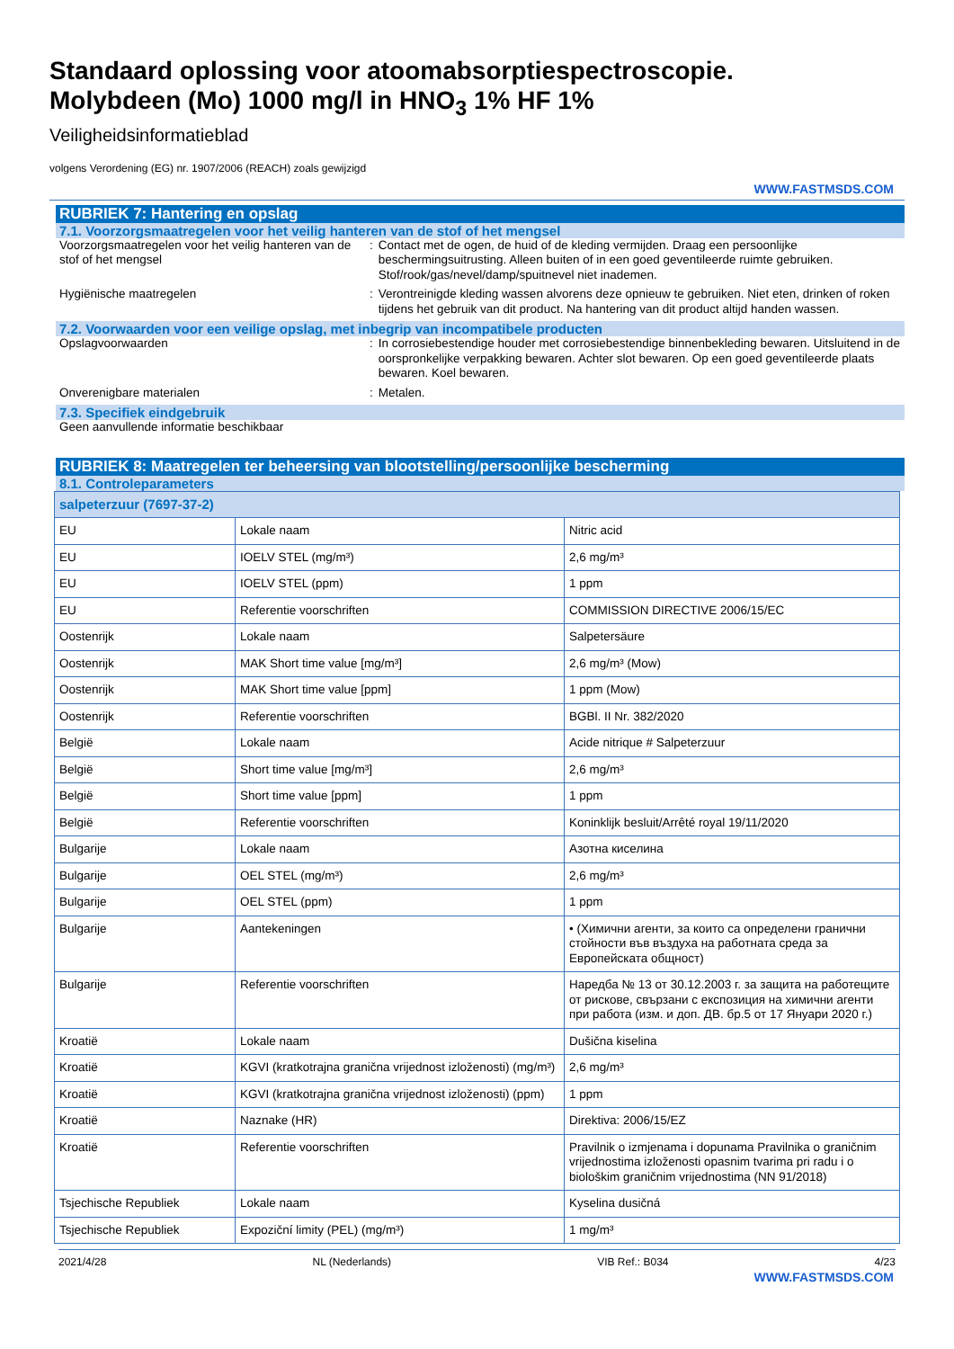Standaard oplossing voor atoomabsorptiespectroscopie.
Molybdeen (Mo) 1000 mg/l in HNO<sub>3</sub> 1% HF 1%
Veiligheidsinformatieblad
volgens Verordening (EG) nr. 1907/2006 (REACH) zoals gewijzigd
WWW.FASTMSDS.COM
RUBRIEK 7: Hantering en opslag
7.1. Voorzorgsmaatregelen voor het veilig hanteren van de stof of het mengsel
Voorzorgsmaatregelen voor het veilig hanteren van de stof of het mengsel
: Contact met de ogen, de huid of de kleding vermijden. Draag een persoonlijke beschermingsuitrusting. Alleen buiten of in een goed geventileerde ruimte gebruiken. Stof/rook/gas/nevel/damp/spuitnevel niet inademen.
Hygiënische maatregelen : Verontreinigde kleding wassen alvorens deze opnieuw te gebruiken. Niet eten, drinken of roken tijdens het gebruik van dit product. Na hantering van dit product altijd handen wassen.
7.2. Voorwaarden voor een veilige opslag, met inbegrip van incompatibele producten
Opslagvoorwaarden : In corrosiebestendige houder met corrosiebestendige binnenbekleding bewaren. Uitsluitend in de oorspronkelijke verpakking bewaren. Achter slot bewaren. Op een goed geventileerde plaats bewaren. Koel bewaren.
Onverenigbare materialen : Metalen.
7.3. Specifiek eindgebruik
Geen aanvullende informatie beschikbaar
RUBRIEK 8: Maatregelen ter beheersing van blootstelling/persoonlijke bescherming
8.1. Controleparameters
| salpeterzuur (7697-37-2) | | |
| EU | Lokale naam | Nitric acid |
| EU | IOELV STEL (mg/m³) | 2,6 mg/m³ |
| EU | IOELV STEL (ppm) | 1 ppm |
| EU | Referentie voorschriften | COMMISSION DIRECTIVE 2006/15/EC |
| Oostenrijk | Lokale naam | Salpetersäure |
| Oostenrijk | MAK Short time value [mg/m³] | 2,6 mg/m³ (Mow) |
| Oostenrijk | MAK Short time value [ppm] | 1 ppm (Mow) |
| Oostenrijk | Referentie voorschriften | BGBl. II Nr. 382/2020 |
| België | Lokale naam | Acide nitrique # Salpeterzuur |
| België | Short time value [mg/m³] | 2,6 mg/m³ |
| België | Short time value [ppm] | 1 ppm |
| België | Referentie voorschriften | Koninklijk besluit/Arrêté royal 19/11/2020 |
| Bulgarije | Lokale naam | Азотна киселина |
| Bulgarije | OEL STEL (mg/m³) | 2,6 mg/m³ |
| Bulgarije | OEL STEL (ppm) | 1 ppm |
| Bulgarije | Aantekeningen | • (Химични агенти, за които са определени гранични стойности във въздуха на работната среда за Европейската общност) |
| Bulgarije | Referentie voorschriften | Наредба № 13 от 30.12.2003 г. за защита на работещите от рискове, свързани с експозиция на химични агенти при работа (изм. и доп. ДВ. бр.5 от 17 Януари 2020 г.) |
| Kroatië | Lokale naam | Dušična kiselina |
| Kroatië | KGVI (kratkotrajna granična vrijednost izloženosti) (mg/m³) | 2,6 mg/m³ |
| Kroatië | KGVI (kratkotrajna granična vrijednost izloženosti) (ppm) | 1 ppm |
| Kroatië | Naznake (HR) | Direktiva: 2006/15/EZ |
| Kroatië | Referentie voorschriften | Pravilnik o izmjenama i dopunama Pravilnika o graničnim vrijednostima izloženosti opasnim tvarima pri radu i o biološkim graničnim vrijednostima (NN 91/2018) |
| Tsjechische Republiek | Lokale naam | Kyselina dusičná |
| Tsjechische Republiek | Expoziční limity (PEL) (mg/m³) | 1 mg/m³ |
2021/4/28 NL (Nederlands) VIB Ref.: B034 4/23
WWW.FASTMSDS.COM